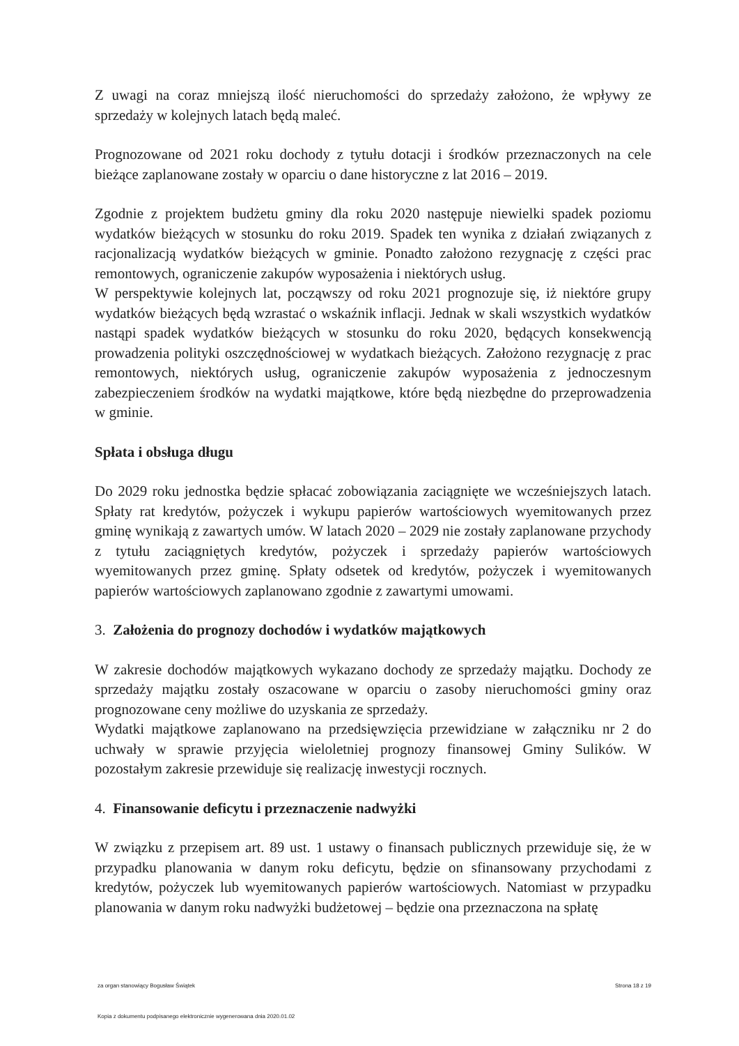Z uwagi na coraz mniejszą ilość nieruchomości do sprzedaży założono, że wpływy ze sprzedaży w kolejnych latach będą maleć.
Prognozowane od 2021 roku dochody z tytułu dotacji i środków przeznaczonych na cele bieżące zaplanowane zostały w oparciu o dane historyczne z lat 2016 – 2019.
Zgodnie z projektem budżetu gminy dla roku 2020 następuje niewielki spadek poziomu wydatków bieżących w stosunku do roku 2019. Spadek ten wynika z działań związanych z racjonalizacją wydatków bieżących w gminie. Ponadto założono rezygnację z części prac remontowych, ograniczenie zakupów wyposażenia i niektórych usług.
W perspektywie kolejnych lat, począwszy od roku 2021 prognozuje się, iż niektóre grupy wydatków bieżących będą wzrastać o wskaźnik inflacji. Jednak w skali wszystkich wydatków nastąpi spadek wydatków bieżących w stosunku do roku 2020, będących konsekwencją prowadzenia polityki oszczędnościowej w wydatkach bieżących. Założono rezygnację z prac remontowych, niektórych usług, ograniczenie zakupów wyposażenia z jednoczesnym zabezpieczeniem środków na wydatki majątkowe, które będą niezbędne do przeprowadzenia w gminie.
Spłata i obsługa długu
Do 2029 roku jednostka będzie spłacać zobowiązania zaciągnięte we wcześniejszych latach. Spłaty rat kredytów, pożyczek i wykupu papierów wartościowych wyemitowanych przez gminę wynikają z zawartych umów. W latach 2020 – 2029 nie zostały zaplanowane przychody z tytułu zaciągniętych kredytów, pożyczek i sprzedaży papierów wartościowych wyemitowanych przez gminę. Spłaty odsetek od kredytów, pożyczek i wyemitowanych papierów wartościowych zaplanowano zgodnie z zawartymi umowami.
3. Założenia do prognozy dochodów i wydatków majątkowych
W zakresie dochodów majątkowych wykazano dochody ze sprzedaży majątku. Dochody ze sprzedaży majątku zostały oszacowane w oparciu o zasoby nieruchomości gminy oraz prognozowane ceny możliwe do uzyskania ze sprzedaży.
Wydatki majątkowe zaplanowano na przedsięwzięcia przewidziane w załączniku nr 2 do uchwały w sprawie przyjęcia wieloletniej prognozy finansowej Gminy Sulików. W pozostałym zakresie przewiduje się realizację inwestycji rocznych.
4. Finansowanie deficytu i przeznaczenie nadwyżki
W związku z przepisem art. 89 ust. 1 ustawy o finansach publicznych przewiduje się, że w przypadku planowania w danym roku deficytu, będzie on sfinansowany przychodami z kredytów, pożyczek lub wyemitowanych papierów wartościowych. Natomiast w przypadku planowania w danym roku nadwyżki budżetowej – będzie ona przeznaczona na spłatę
za organ stanowiący Bogusław Świątek Strona 18 z 19
Kopia z dokumentu podpisanego elektronicznie wygenerowana dnia 2020.01.02